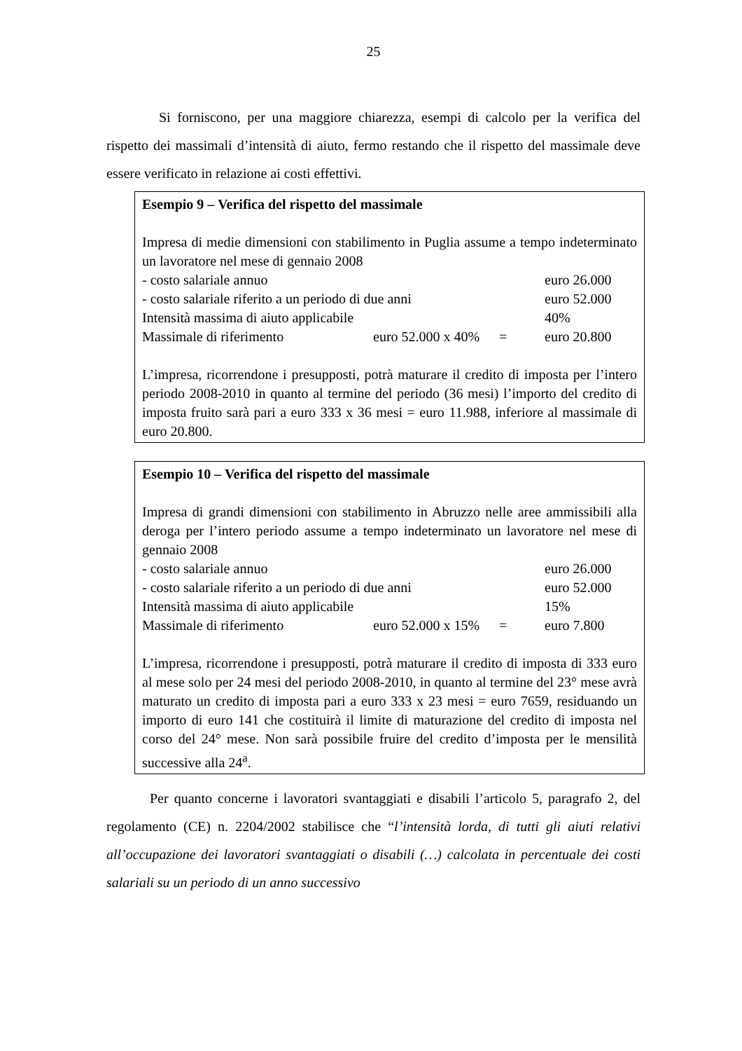25
Si forniscono, per una maggiore chiarezza, esempi di calcolo per la verifica del rispetto dei massimali d’intensità di aiuto, fermo restando che il rispetto del massimale deve essere verificato in relazione ai costi effettivi.
Esempio 9 – Verifica del rispetto del massimale
Impresa di medie dimensioni con stabilimento in Puglia assume a tempo indeterminato un lavoratore nel mese di gennaio 2008
| - costo salariale annuo | | | euro 26.000 |
| - costo salariale riferito a un periodo di due anni | | | euro 52.000 |
| Intensità massima di aiuto applicabile | | | 40% |
| Massimale di riferimento | euro 52.000 x 40% | = | euro 20.800 |
L’impresa, ricorrendone i presupposti, potrà maturare il credito di imposta per l’intero periodo 2008-2010 in quanto al termine del periodo (36 mesi) l’importo del credito di imposta fruito sarà pari a euro 333 x 36 mesi = euro 11.988, inferiore al massimale di euro 20.800.
Esempio 10 – Verifica del rispetto del massimale
Impresa di grandi dimensioni con stabilimento in Abruzzo nelle aree ammissibili alla deroga per l’intero periodo assume a tempo indeterminato un lavoratore nel mese di gennaio 2008
| - costo salariale annuo | | | euro 26.000 |
| - costo salariale riferito a un periodo di due anni | | | euro 52.000 |
| Intensità massima di aiuto applicabile | | | 15% |
| Massimale di riferimento | euro 52.000 x 15% | = | euro 7.800 |
L’impresa, ricorrendone i presupposti, potrà maturare il credito di imposta di 333 euro al mese solo per 24 mesi del periodo 2008-2010, in quanto al termine del 23° mese avrà maturato un credito di imposta pari a euro 333 x 23 mesi = euro 7659, residuando un importo di euro 141 che costituirà il limite di maturazione del credito di imposta nel corso del 24° mese. Non sarà possibile fruire del credito d’imposta per le mensilità successive alla 24<sup>a</sup>.
Per quanto concerne i lavoratori svantaggiati e disabili l’articolo 5, paragrafo 2, del regolamento (CE) n. 2204/2002 stabilisce che “l’intensità lorda, di tutti gli aiuti relativi all’occupazione dei lavoratori svantaggiati o disabili (…) calcolata in percentuale dei costi salariali su un periodo di un anno successivo